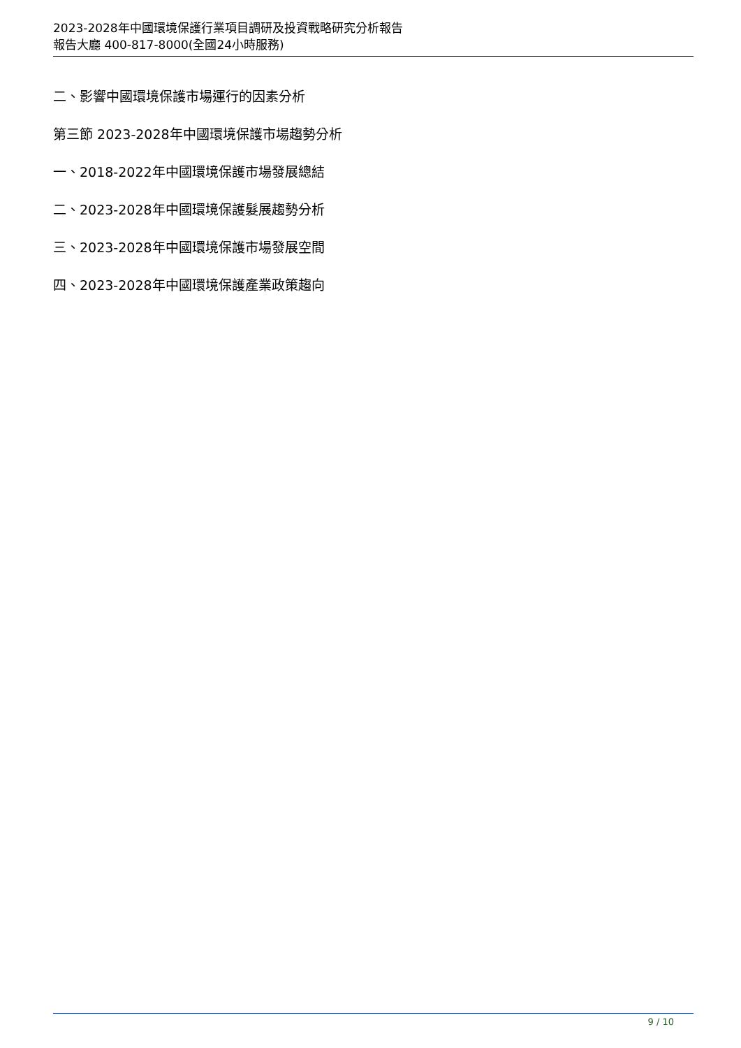2023-2028年中國環境保護行業項目調研及投資戰略研究分析報告
報告大廳 400-817-8000(全國24小時服務)
二、影響中國環境保護市場運行的因素分析
第三節 2023-2028年中國環境保護市場趨勢分析
一、2018-2022年中國環境保護市場發展總結
二、2023-2028年中國環境保護髮展趨勢分析
三、2023-2028年中國環境保護市場發展空間
四、2023-2028年中國環境保護產業政策趨向
9 / 10